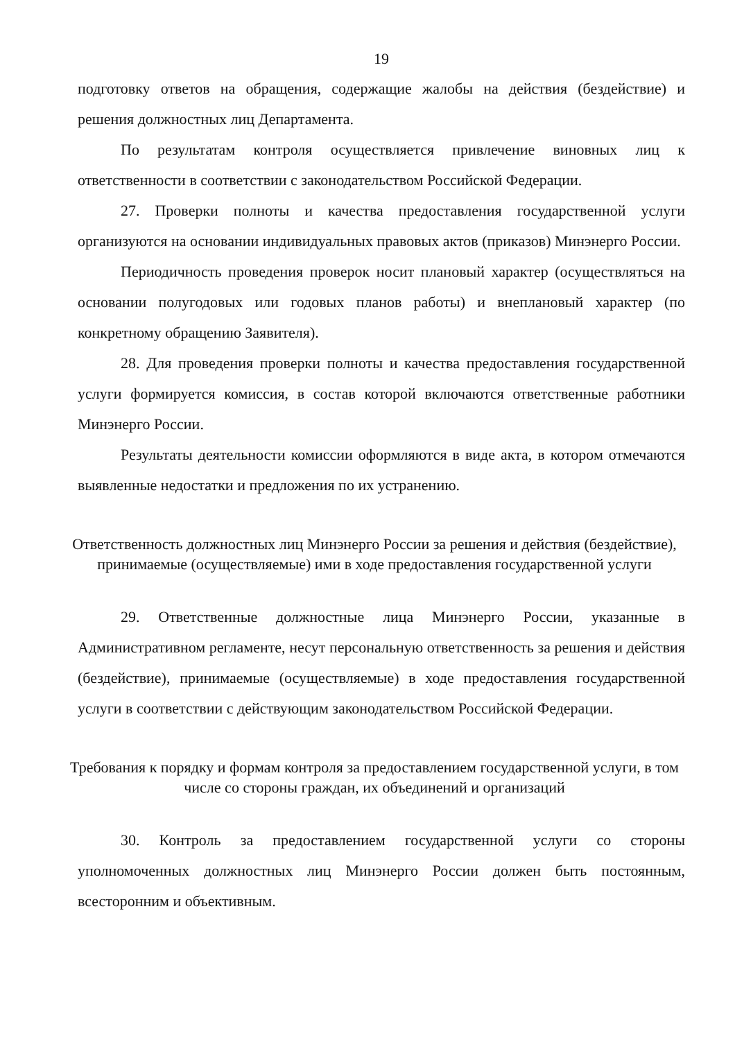19
подготовку ответов на обращения, содержащие жалобы на действия (бездействие) и решения должностных лиц Департамента.
По результатам контроля осуществляется привлечение виновных лиц к ответственности в соответствии с законодательством Российской Федерации.
27. Проверки полноты и качества предоставления государственной услуги организуются на основании индивидуальных правовых актов (приказов) Минэнерго России.
Периодичность проведения проверок носит плановый характер (осуществляться на основании полугодовых или годовых планов работы) и внеплановый характер (по конкретному обращению Заявителя).
28. Для проведения проверки полноты и качества предоставления государственной услуги формируется комиссия, в состав которой включаются ответственные работники Минэнерго России.
Результаты деятельности комиссии оформляются в виде акта, в котором отмечаются выявленные недостатки и предложения по их устранению.
Ответственность должностных лиц Минэнерго России за решения и действия (бездействие), принимаемые (осуществляемые) ими в ходе предоставления государственной услуги
29. Ответственные должностные лица Минэнерго России, указанные в Административном регламенте, несут персональную ответственность за решения и действия (бездействие), принимаемые (осуществляемые) в ходе предоставления государственной услуги в соответствии с действующим законодательством Российской Федерации.
Требования к порядку и формам контроля за предоставлением государственной услуги, в том числе со стороны граждан, их объединений и организаций
30. Контроль за предоставлением государственной услуги со стороны уполномоченных должностных лиц Минэнерго России должен быть постоянным, всесторонним и объективным.